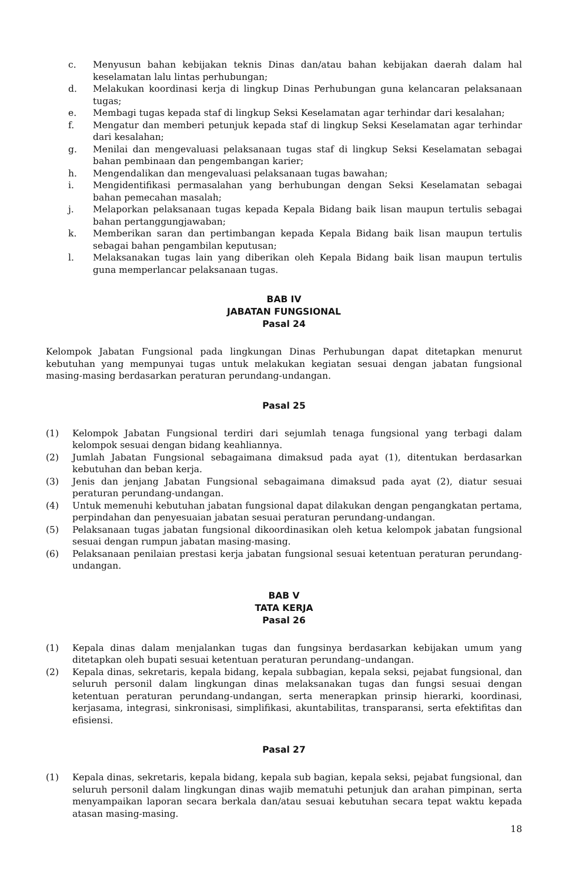c. Menyusun bahan kebijakan teknis Dinas dan/atau bahan kebijakan daerah dalam hal keselamatan lalu lintas perhubungan;
d. Melakukan koordinasi kerja di lingkup Dinas Perhubungan guna kelancaran pelaksanaan tugas;
e. Membagi tugas kepada staf di lingkup Seksi Keselamatan agar terhindar dari kesalahan;
f. Mengatur dan memberi petunjuk kepada staf di lingkup Seksi Keselamatan agar terhindar dari kesalahan;
g. Menilai dan mengevaluasi pelaksanaan tugas staf di lingkup Seksi Keselamatan sebagai bahan pembinaan dan pengembangan karier;
h. Mengendalikan dan mengevaluasi pelaksanaan tugas bawahan;
i. Mengidentifikasi permasalahan yang berhubungan dengan Seksi Keselamatan sebagai bahan pemecahan masalah;
j. Melaporkan pelaksanaan tugas kepada Kepala Bidang baik lisan maupun tertulis sebagai bahan pertanggungjawaban;
k. Memberikan saran dan pertimbangan kepada Kepala Bidang baik lisan maupun tertulis sebagai bahan pengambilan keputusan;
l. Melaksanakan tugas lain yang diberikan oleh Kepala Bidang baik lisan maupun tertulis guna memperlancar pelaksanaan tugas.
BAB IV
JABATAN FUNGSIONAL
Pasal 24
Kelompok Jabatan Fungsional pada lingkungan Dinas Perhubungan dapat ditetapkan menurut kebutuhan yang mempunyai tugas untuk melakukan kegiatan sesuai dengan jabatan fungsional masing-masing berdasarkan peraturan perundang-undangan.
Pasal 25
(1) Kelompok Jabatan Fungsional terdiri dari sejumlah tenaga fungsional yang terbagi dalam kelompok sesuai dengan bidang keahliannya.
(2) Jumlah Jabatan Fungsional sebagaimana dimaksud pada ayat (1), ditentukan berdasarkan kebutuhan dan beban kerja.
(3) Jenis dan jenjang Jabatan Fungsional sebagaimana dimaksud pada ayat (2), diatur sesuai peraturan perundang-undangan.
(4) Untuk memenuhi kebutuhan jabatan fungsional dapat dilakukan dengan pengangkatan pertama, perpindahan dan penyesuaian jabatan sesuai peraturan perundang-undangan.
(5) Pelaksanaan tugas jabatan fungsional dikoordinasikan oleh ketua kelompok jabatan fungsional sesuai dengan rumpun jabatan masing-masing.
(6) Pelaksanaan penilaian prestasi kerja jabatan fungsional sesuai ketentuan peraturan perundang-undangan.
BAB V
TATA KERJA
Pasal 26
(1) Kepala dinas dalam menjalankan tugas dan fungsinya berdasarkan kebijakan umum yang ditetapkan oleh bupati sesuai ketentuan peraturan perundang–undangan.
(2) Kepala dinas, sekretaris, kepala bidang, kepala subbagian, kepala seksi, pejabat fungsional, dan seluruh personil dalam lingkungan dinas melaksanakan tugas dan fungsi sesuai dengan ketentuan peraturan perundang-undangan, serta menerapkan prinsip hierarki, koordinasi, kerjasama, integrasi, sinkronisasi, simplifikasi, akuntabilitas, transparansi, serta efektifitas dan efisiensi.
Pasal 27
(1) Kepala dinas, sekretaris, kepala bidang, kepala sub bagian, kepala seksi, pejabat fungsional, dan seluruh personil dalam lingkungan dinas wajib mematuhi petunjuk dan arahan pimpinan, serta menyampaikan laporan secara berkala dan/atau sesuai kebutuhan secara tepat waktu kepada atasan masing-masing.
18